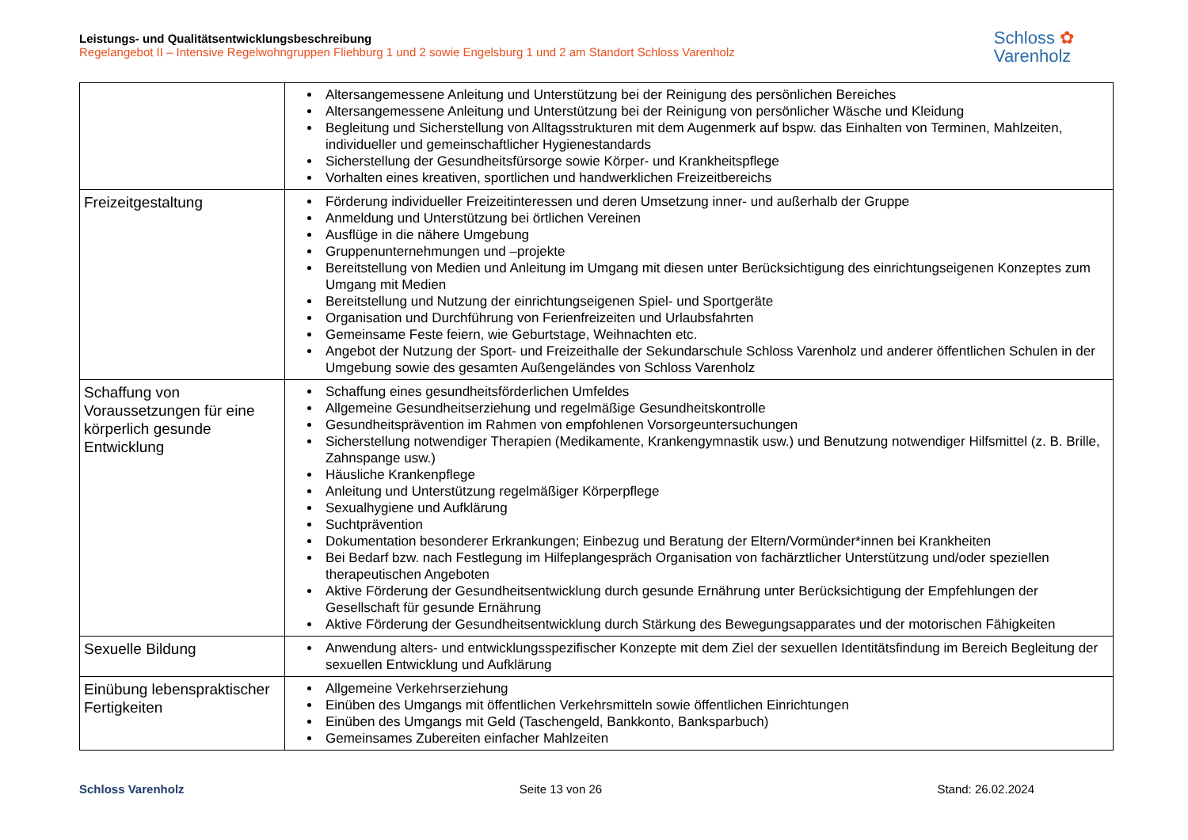Leistungs- und Qualitätsentwicklungsbeschreibung
Regelangebot II – Intensive Regelwohngruppen Fliehburg 1 und 2 sowie Engelsburg 1 und 2 am Standort Schloss Varenholz
Schloss ✿
Varenholz
| | Altersangemessene Anleitung und Unterstützung bei der Reinigung des persönlichen Bereiches Altersangemessene Anleitung und Unterstützung bei der Reinigung von persönlicher Wäsche und Kleidung Begleitung und Sicherstellung von Alltagsstrukturen mit dem Augenmerk auf bspw. das Einhalten von Terminen, Mahlzeiten, individueller und gemeinschaftlicher Hygienestandards Sicherstellung der Gesundheitsfürsorge sowie Körper- und Krankheitspflege Vorhalten eines kreativen, sportlichen und handwerklichen Freizeitbereichs |
| Freizeitgestaltung | Förderung individueller Freizeitinteressen und deren Umsetzung inner- und außerhalb der Gruppe Anmeldung und Unterstützung bei örtlichen Vereinen Ausflüge in die nähere Umgebung Gruppenunternehmungen und –projekte Bereitstellung von Medien und Anleitung im Umgang mit diesen unter Berücksichtigung des einrichtungseigenen Konzeptes zum Umgang mit Medien Bereitstellung und Nutzung der einrichtungseigenen Spiel- und Sportgeräte Organisation und Durchführung von Ferienfreizeiten und Urlaubsfahrten Gemeinsame Feste feiern, wie Geburtstage, Weihnachten etc. Angebot der Nutzung der Sport- und Freizeithalle der Sekundarschule Schloss Varenholz und anderer öffentlichen Schulen in der Umgebung sowie des gesamten Außengeländes von Schloss Varenholz |
| Schaffung von Voraussetzungen für eine körperlich gesunde Entwicklung | Schaffung eines gesundheitsförderlichen Umfeldes Allgemeine Gesundheitserziehung und regelmäßige Gesundheitskontrolle Gesundheitsprävention im Rahmen von empfohlenen Vorsorgeuntersuchungen Sicherstellung notwendiger Therapien (Medikamente, Krankengymnastik usw.) und Benutzung notwendiger Hilfsmittel (z. B. Brille, Zahnspange usw.) Häusliche Krankenpflege Anleitung und Unterstützung regelmäßiger Körperpflege Sexualhygiene und Aufklärung Suchtprävention Dokumentation besonderer Erkrankungen; Einbezug und Beratung der Eltern/Vormünder*innen bei Krankheiten Bei Bedarf bzw. nach Festlegung im Hilfeplangespräch Organisation von fachärztlicher Unterstützung und/oder speziellen therapeutischen Angeboten Aktive Förderung der Gesundheitsentwicklung durch gesunde Ernährung unter Berücksichtigung der Empfehlungen der Gesellschaft für gesunde Ernährung Aktive Förderung der Gesundheitsentwicklung durch Stärkung des Bewegungsapparates und der motorischen Fähigkeiten |
| Sexuelle Bildung | Anwendung alters- und entwicklungsspezifischer Konzepte mit dem Ziel der sexuellen Identitätsfindung im Bereich Begleitung der sexuellen Entwicklung und Aufklärung |
| Einübung lebenspraktischer Fertigkeiten | Allgemeine Verkehrserziehung Einüben des Umgangs mit öffentlichen Verkehrsmitteln sowie öffentlichen Einrichtungen Einüben des Umgangs mit Geld (Taschengeld, Bankkonto, Banksparbuch) Gemeinsames Zubereiten einfacher Mahlzeiten |
Schloss Varenholz Seite 13 von 26 Stand: 26.02.2024